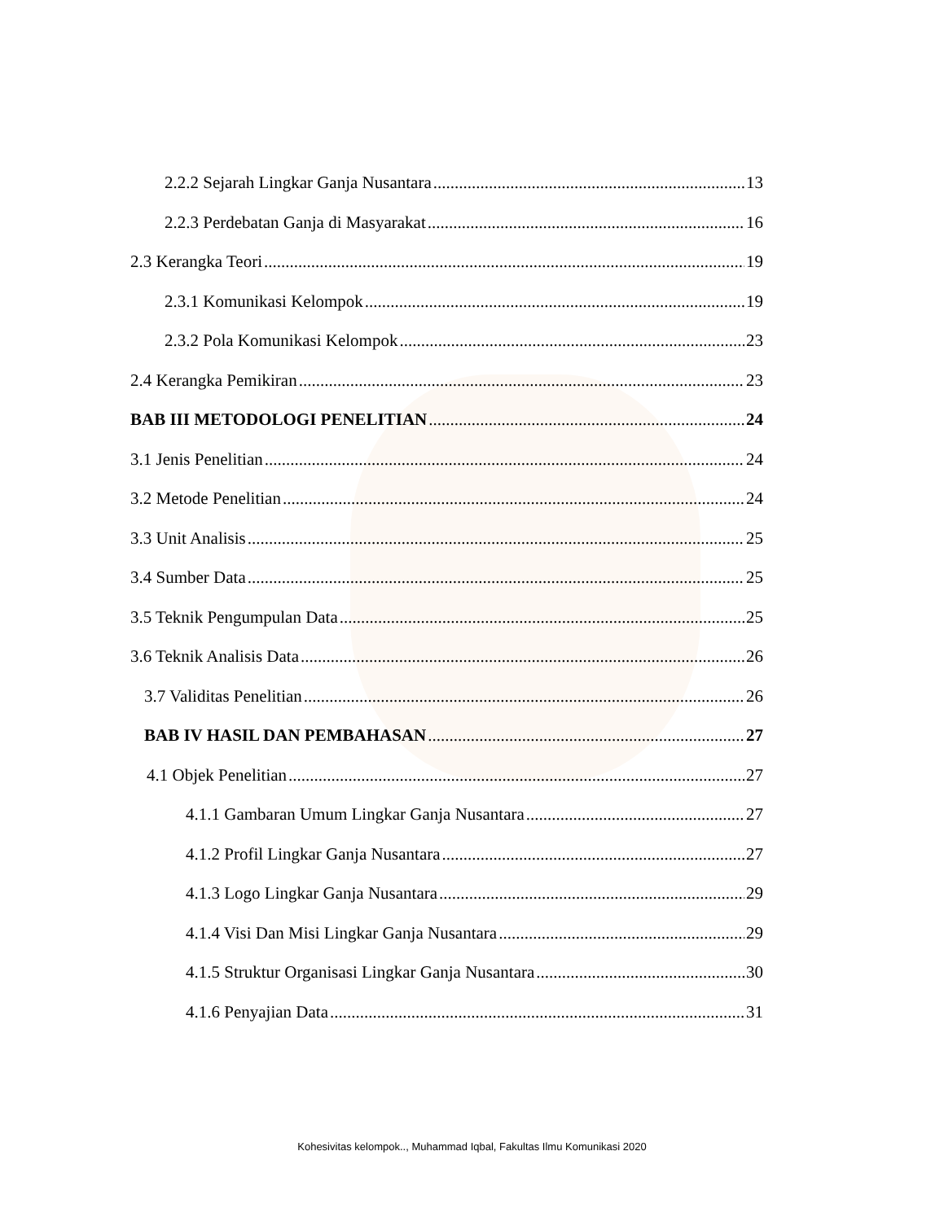2.2.2 Sejarah Lingkar Ganja Nusantara 13
2.2.3 Perdebatan Ganja di Masyarakat 16
2.3 Kerangka Teori 19
2.3.1 Komunikasi Kelompok 19
2.3.2 Pola Komunikasi Kelompok 23
2.4 Kerangka Pemikiran 23
BAB III METODOLOGI PENELITIAN 24
3.1 Jenis Penelitian 24
3.2 Metode Penelitian 24
3.3 Unit Analisis 25
3.4 Sumber Data 25
3.5 Teknik Pengumpulan Data 25
3.6 Teknik Analisis Data 26
3.7 Validitas Penelitian 26
BAB IV HASIL DAN PEMBAHASAN 27
4.1 Objek Penelitian 27
4.1.1 Gambaran Umum Lingkar Ganja Nusantara 27
4.1.2 Profil Lingkar Ganja Nusantara 27
4.1.3 Logo Lingkar Ganja Nusantara 29
4.1.4 Visi Dan Misi Lingkar Ganja Nusantara 29
4.1.5 Struktur Organisasi Lingkar Ganja Nusantara 30
4.1.6 Penyajian Data 31
Kohesivitas kelompok.., Muhammad Iqbal, Fakultas Ilmu Komunikasi 2020